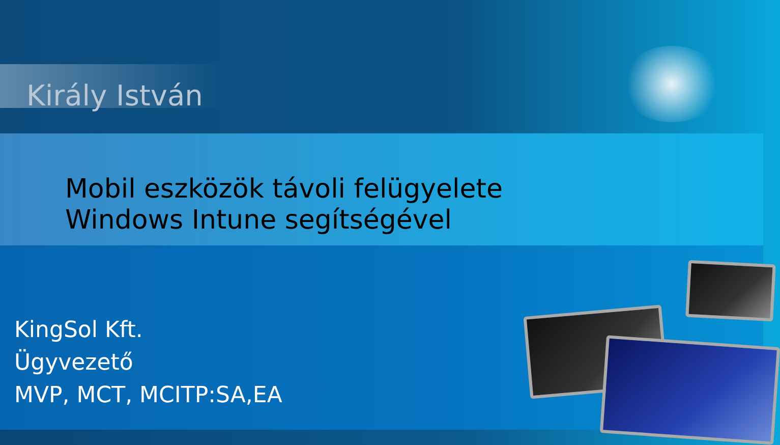Király István
Mobil eszközök távoli felügyelete
Windows Intune segítségével
KingSol Kft.
Ügyvezető
MVP, MCT, MCITP:SA,EA